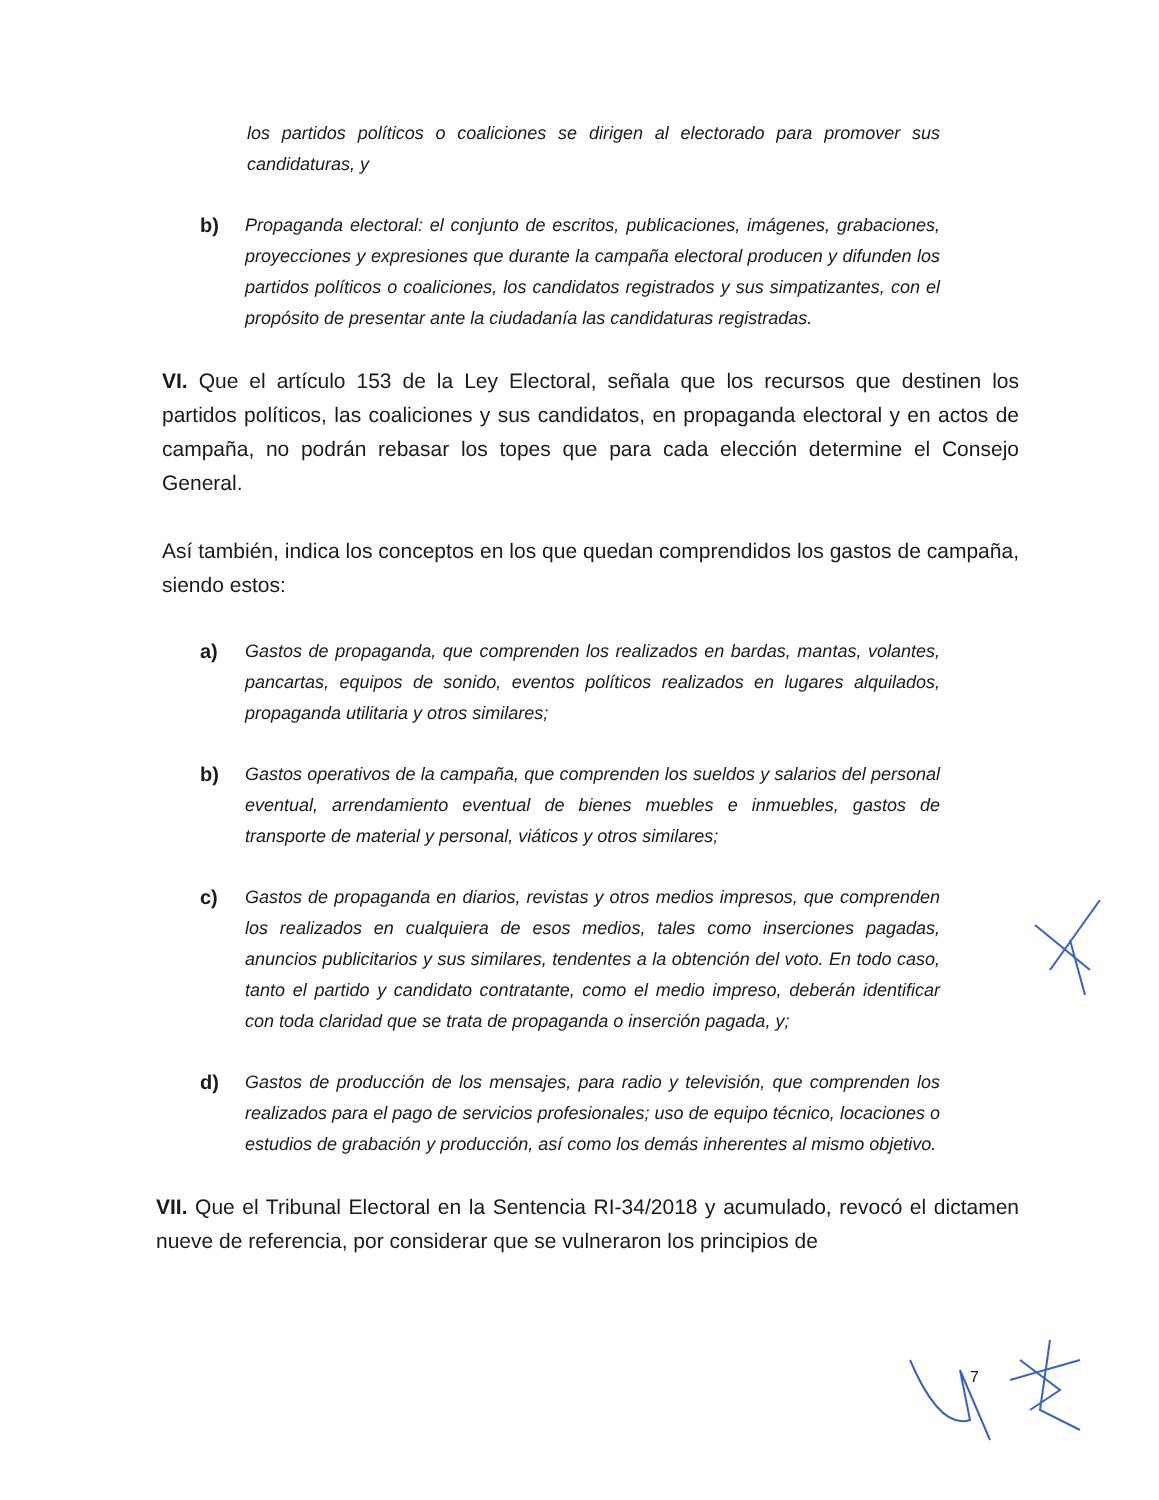los partidos políticos o coaliciones se dirigen al electorado para promover sus candidaturas, y
b) Propaganda electoral: el conjunto de escritos, publicaciones, imágenes, grabaciones, proyecciones y expresiones que durante la campaña electoral producen y difunden los partidos políticos o coaliciones, los candidatos registrados y sus simpatizantes, con el propósito de presentar ante la ciudadanía las candidaturas registradas.
VI. Que el artículo 153 de la Ley Electoral, señala que los recursos que destinen los partidos políticos, las coaliciones y sus candidatos, en propaganda electoral y en actos de campaña, no podrán rebasar los topes que para cada elección determine el Consejo General.
Así también, indica los conceptos en los que quedan comprendidos los gastos de campaña, siendo estos:
a) Gastos de propaganda, que comprenden los realizados en bardas, mantas, volantes, pancartas, equipos de sonido, eventos políticos realizados en lugares alquilados, propaganda utilitaria y otros similares;
b) Gastos operativos de la campaña, que comprenden los sueldos y salarios del personal eventual, arrendamiento eventual de bienes muebles e inmuebles, gastos de transporte de material y personal, viáticos y otros similares;
c) Gastos de propaganda en diarios, revistas y otros medios impresos, que comprenden los realizados en cualquiera de esos medios, tales como inserciones pagadas, anuncios publicitarios y sus similares, tendentes a la obtención del voto. En todo caso, tanto el partido y candidato contratante, como el medio impreso, deberán identificar con toda claridad que se trata de propaganda o inserción pagada, y;
d) Gastos de producción de los mensajes, para radio y televisión, que comprenden los realizados para el pago de servicios profesionales; uso de equipo técnico, locaciones o estudios de grabación y producción, así como los demás inherentes al mismo objetivo.
VII. Que el Tribunal Electoral en la Sentencia RI-34/2018 y acumulado, revocó el dictamen nueve de referencia, por considerar que se vulneraron los principios de
7